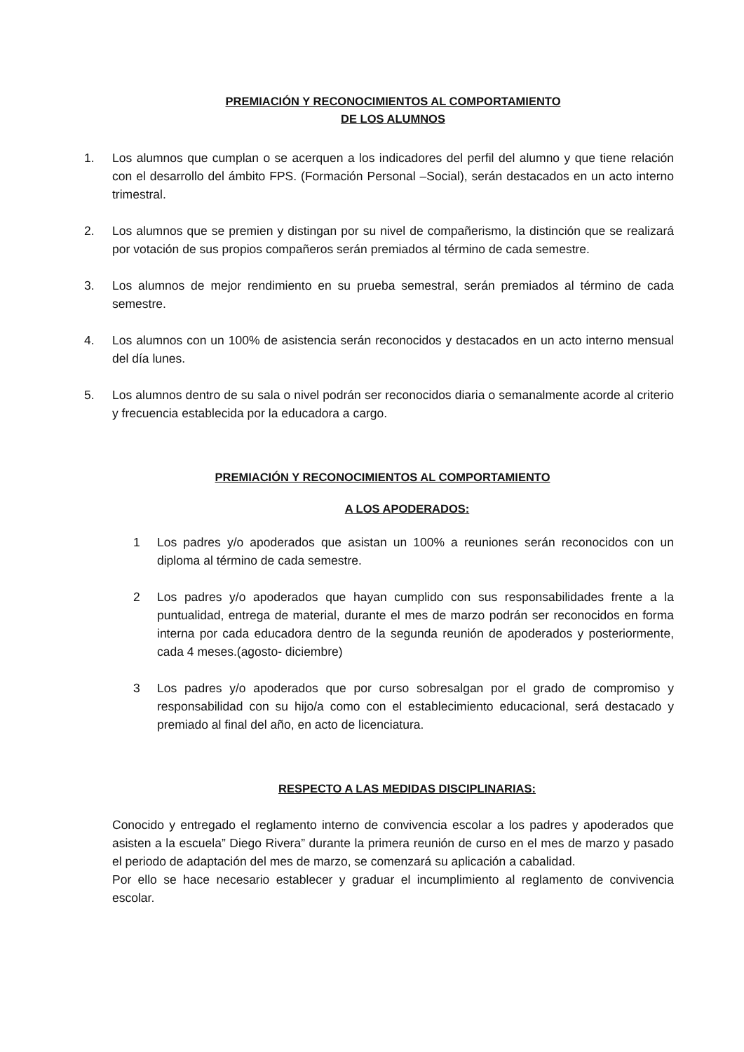PREMIACIÓN Y RECONOCIMIENTOS AL COMPORTAMIENTO
DE LOS ALUMNOS
1. Los alumnos que cumplan o se acerquen a los indicadores del perfil del alumno y que tiene relación con el desarrollo del ámbito FPS. (Formación Personal –Social), serán destacados en un acto interno trimestral.
2. Los alumnos que se premien y distingan por su nivel de compañerismo, la distinción que se realizará por votación de sus propios compañeros serán premiados al término de cada semestre.
3. Los alumnos de mejor rendimiento en su prueba semestral, serán premiados al término de cada semestre.
4. Los alumnos con un 100% de asistencia serán reconocidos y destacados en un acto interno mensual del día lunes.
5. Los alumnos dentro de su sala o nivel podrán ser reconocidos diaria o semanalmente acorde al criterio y frecuencia establecida por la educadora a cargo.
PREMIACIÓN Y RECONOCIMIENTOS AL COMPORTAMIENTO
A LOS APODERADOS:
1 Los padres y/o apoderados que asistan un 100% a reuniones serán reconocidos con un diploma al término de cada semestre.
2 Los padres y/o apoderados que hayan cumplido con sus responsabilidades frente a la puntualidad, entrega de material, durante el mes de marzo podrán ser reconocidos en forma interna por cada educadora dentro de la segunda reunión de apoderados y posteriormente, cada 4 meses.(agosto- diciembre)
3 Los padres y/o apoderados que por curso sobresalgan por el grado de compromiso y responsabilidad con su hijo/a como con el establecimiento educacional, será destacado y premiado al final del año, en acto de licenciatura.
RESPECTO A LAS MEDIDAS DISCIPLINARIAS:
Conocido y entregado el reglamento interno de convivencia escolar a los padres y apoderados que asisten a la escuela” Diego Rivera” durante la primera reunión de curso en el mes de marzo y pasado el periodo de adaptación del mes de marzo, se comenzará su aplicación a cabalidad.
Por ello se hace necesario establecer y graduar el incumplimiento al reglamento de convivencia escolar.